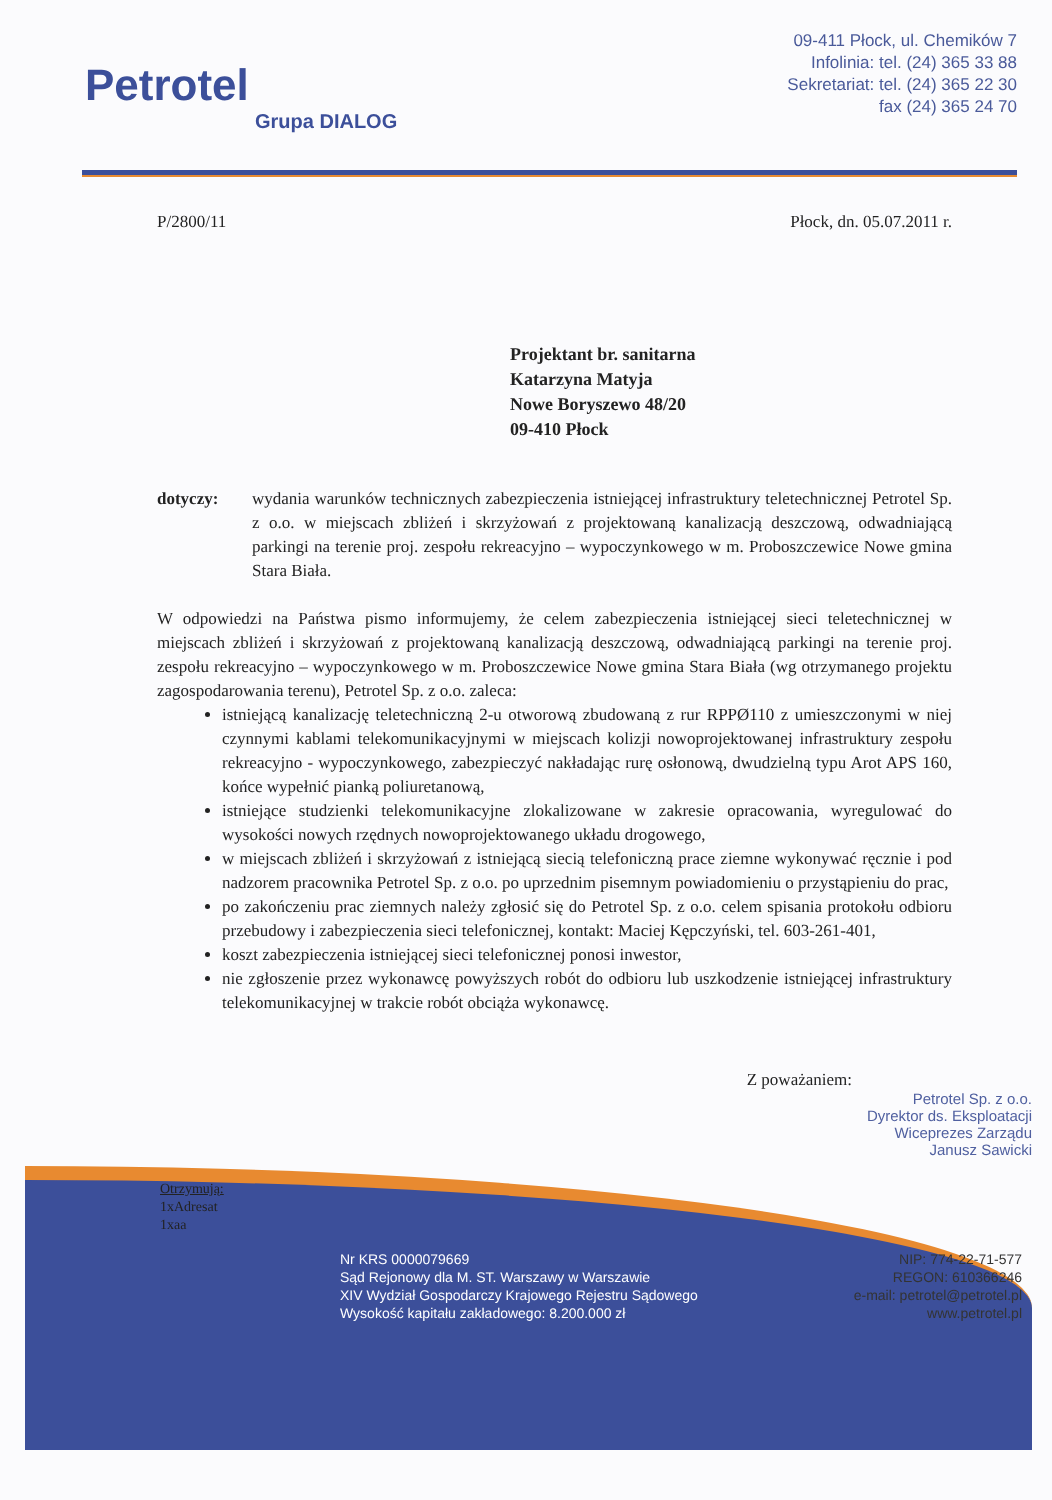Petrotel
Grupa DIALOG
09-411 Płock, ul. Chemików 7
Infolinia: tel. (24) 365 33 88
Sekretariat: tel. (24) 365 22 30
fax (24) 365 24 70
P/2800/11 Płock, dn. 05.07.2011 r.
Projektant br. sanitarna
Katarzyna Matyja
Nowe Boryszewo 48/20
09-410 Płock
dotyczy: wydania warunków technicznych zabezpieczenia istniejącej infrastruktury teletechnicznej Petrotel Sp. z o.o. w miejscach zbliżeń i skrzyżowań z projektowaną kanalizacją deszczową, odwadniającą parkingi na terenie proj. zespołu rekreacyjno – wypoczynkowego w m. Proboszczewice Nowe gmina Stara Biała.
W odpowiedzi na Państwa pismo informujemy, że celem zabezpieczenia istniejącej sieci teletechnicznej w miejscach zbliżeń i skrzyżowań z projektowaną kanalizacją deszczową, odwadniającą parkingi na terenie proj. zespołu rekreacyjno – wypoczynkowego w m. Proboszczewice Nowe gmina Stara Biała (wg otrzymanego projektu zagospodarowania terenu), Petrotel Sp. z o.o. zaleca:
istniejącą kanalizację teletechniczną 2-u otworową zbudowaną z rur RPPØ110 z umieszczonymi w niej czynnymi kablami telekomunikacyjnymi w miejscach kolizji nowoprojektowanej infrastruktury zespołu rekreacyjno - wypoczynkowego, zabezpieczyć nakładając rurę osłonową, dwudzielną typu Arot APS 160, końce wypełnić pianką poliuretanową,
istniejące studzienki telekomunikacyjne zlokalizowane w zakresie opracowania, wyregulować do wysokości nowych rzędnych nowoprojektowanego układu drogowego,
w miejscach zbliżeń i skrzyżowań z istniejącą siecią telefoniczną prace ziemne wykonywać ręcznie i pod nadzorem pracownika Petrotel Sp. z o.o. po uprzednim pisemnym powiadomieniu o przystąpieniu do prac,
po zakończeniu prac ziemnych należy zgłosić się do Petrotel Sp. z o.o. celem spisania protokołu odbioru przebudowy i zabezpieczenia sieci telefonicznej, kontakt: Maciej Kępczyński, tel. 603-261-401,
koszt zabezpieczenia istniejącej sieci telefonicznej ponosi inwestor,
nie zgłoszenie przez wykonawcę powyższych robót do odbioru lub uszkodzenie istniejącej infrastruktury telekomunikacyjnej w trakcie robót obciąża wykonawcę.
Z poważaniem:
Petrotel Sp. z o.o.
Dyrektor ds. Eksploatacji
Wiceprezes Zarządu
Janusz Sawicki
Otrzymują:
1xAdresat
1xaa
Nr KRS 0000079669
Sąd Rejonowy dla M. ST. Warszawy w Warszawie
XIV Wydział Gospodarczy Krajowego Rejestru Sądowego
Wysokość kapitału zakładowego: 8.200.000 zł
NIP: 774-22-71-577
REGON: 610366246
e-mail: petrotel@petrotel.pl
www.petrotel.pl